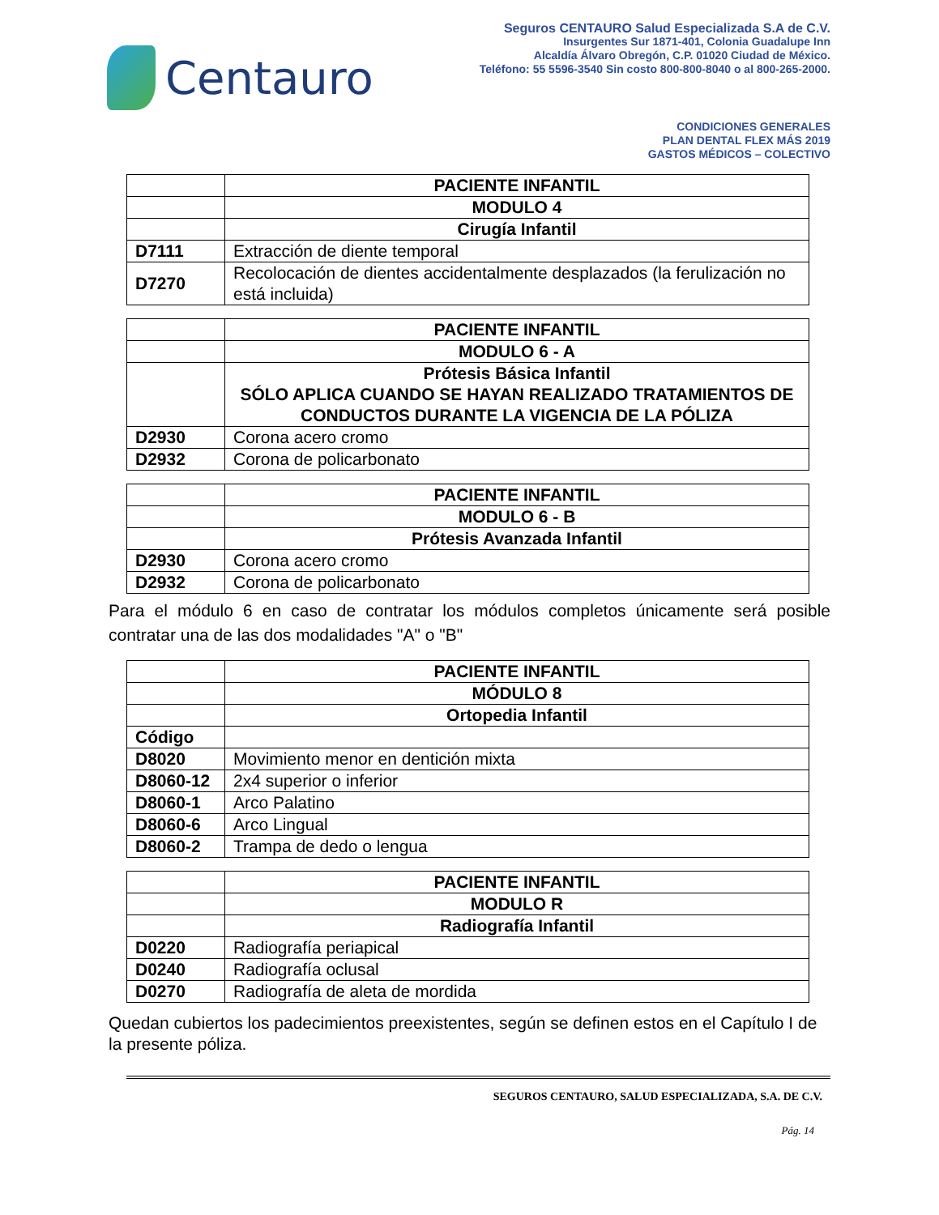Centauro
Seguros CENTAURO Salud Especializada S.A de C.V.
Insurgentes Sur 1871-401, Colonia Guadalupe Inn
Alcaldía Álvaro Obregón, C.P. 01020 Ciudad de México.
Teléfono: 55 5596-3540 Sin costo 800-800-8040 o al 800-265-2000.
CONDICIONES GENERALES
PLAN DENTAL FLEX MÁS 2019
GASTOS MÉDICOS – COLECTIVO
| | PACIENTE INFANTIL |
| | MODULO 4 |
| | Cirugía Infantil |
| D7111 | Extracción de diente temporal |
| D7270 | Recolocación de dientes accidentalmente desplazados (la ferulización no está incluida) |
| | PACIENTE INFANTIL |
| | MODULO 6 - A |
| | Prótesis Básica Infantil SÓLO APLICA CUANDO SE HAYAN REALIZADO TRATAMIENTOS DE CONDUCTOS DURANTE LA VIGENCIA DE LA PÓLIZA |
| D2930 | Corona acero cromo |
| D2932 | Corona de policarbonato |
| | PACIENTE INFANTIL |
| | MODULO 6 - B |
| | Prótesis Avanzada Infantil |
| D2930 | Corona acero cromo |
| D2932 | Corona de policarbonato |
Para el módulo 6 en caso de contratar los módulos completos únicamente será posible contratar una de las dos modalidades "A" o "B"
| | PACIENTE INFANTIL |
| | MÓDULO 8 |
| | Ortopedia Infantil |
| Código | |
| D8020 | Movimiento menor en dentición mixta |
| D8060-12 | 2x4 superior o inferior |
| D8060-1 | Arco Palatino |
| D8060-6 | Arco Lingual |
| D8060-2 | Trampa de dedo o lengua |
| | PACIENTE INFANTIL |
| | MODULO R |
| | Radiografía Infantil |
| D0220 | Radiografía periapical |
| D0240 | Radiografía oclusal |
| D0270 | Radiografía de aleta de mordida |
Quedan cubiertos los padecimientos preexistentes, según se definen estos en el Capítulo I de la presente póliza.
SEGUROS CENTAURO, SALUD ESPECIALIZADA, S.A. DE C.V.
Pág. 14